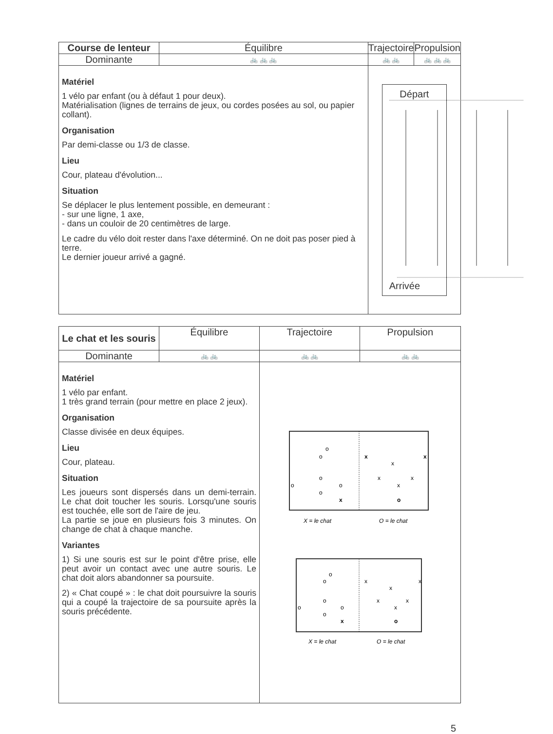| Course de lenteur | Équilibre | Trajectoire | Propulsion |
| Dominante | 🚲 🚲 🚲 | 🚲 🚲 | 🚲 🚲 🚲 |
| Matériel 1 vélo par enfant (ou à défaut 1 pour deux). Matérialisation (lignes de terrains de jeux, ou cordes posées au sol, ou papier collant). Organisation Par demi-classe ou 1/3 de classe. Lieu Cour, plateau d'évolution... Situation Se déplacer le plus lentement possible, en demeurant : - sur une ligne, 1 axe, - dans un couloir de 20 centimètres de large. Le cadre du vélo doit rester dans l'axe déterminé. On ne doit pas poser pied à terre. Le dernier joueur arrivé a gagné. | | Départ Arrivée | |
| Le chat et les souris | Équilibre | Trajectoire | Propulsion |
| Dominante | 🚲 🚲 | 🚲 🚲 | 🚲 🚲 |
| Matériel 1 vélo par enfant. 1 très grand terrain (pour mettre en place 2 jeux). Organisation Classe divisée en deux équipes. Lieu Cour, plateau. Situation Les joueurs sont dispersés dans un demi-terrain. Le chat doit toucher les souris. Lorsqu'une souris est touchée, elle sort de l'aire de jeu. La partie se joue en plusieurs fois 3 minutes. On change de chat à chaque manche. Variantes 1) Si une souris est sur le point d'être prise, elle peut avoir un contact avec une autre souris. Le chat doit alors abandonner sa poursuite. 2) « Chat coupé » : le chat doit poursuivre la souris qui a coupé la trajectoire de sa poursuite après la souris précédente. | | o o o o o o x x x x x x x o X = le chat O = le chat o o o o o o x x x x x x x o X = le chat O = le chat | |
5